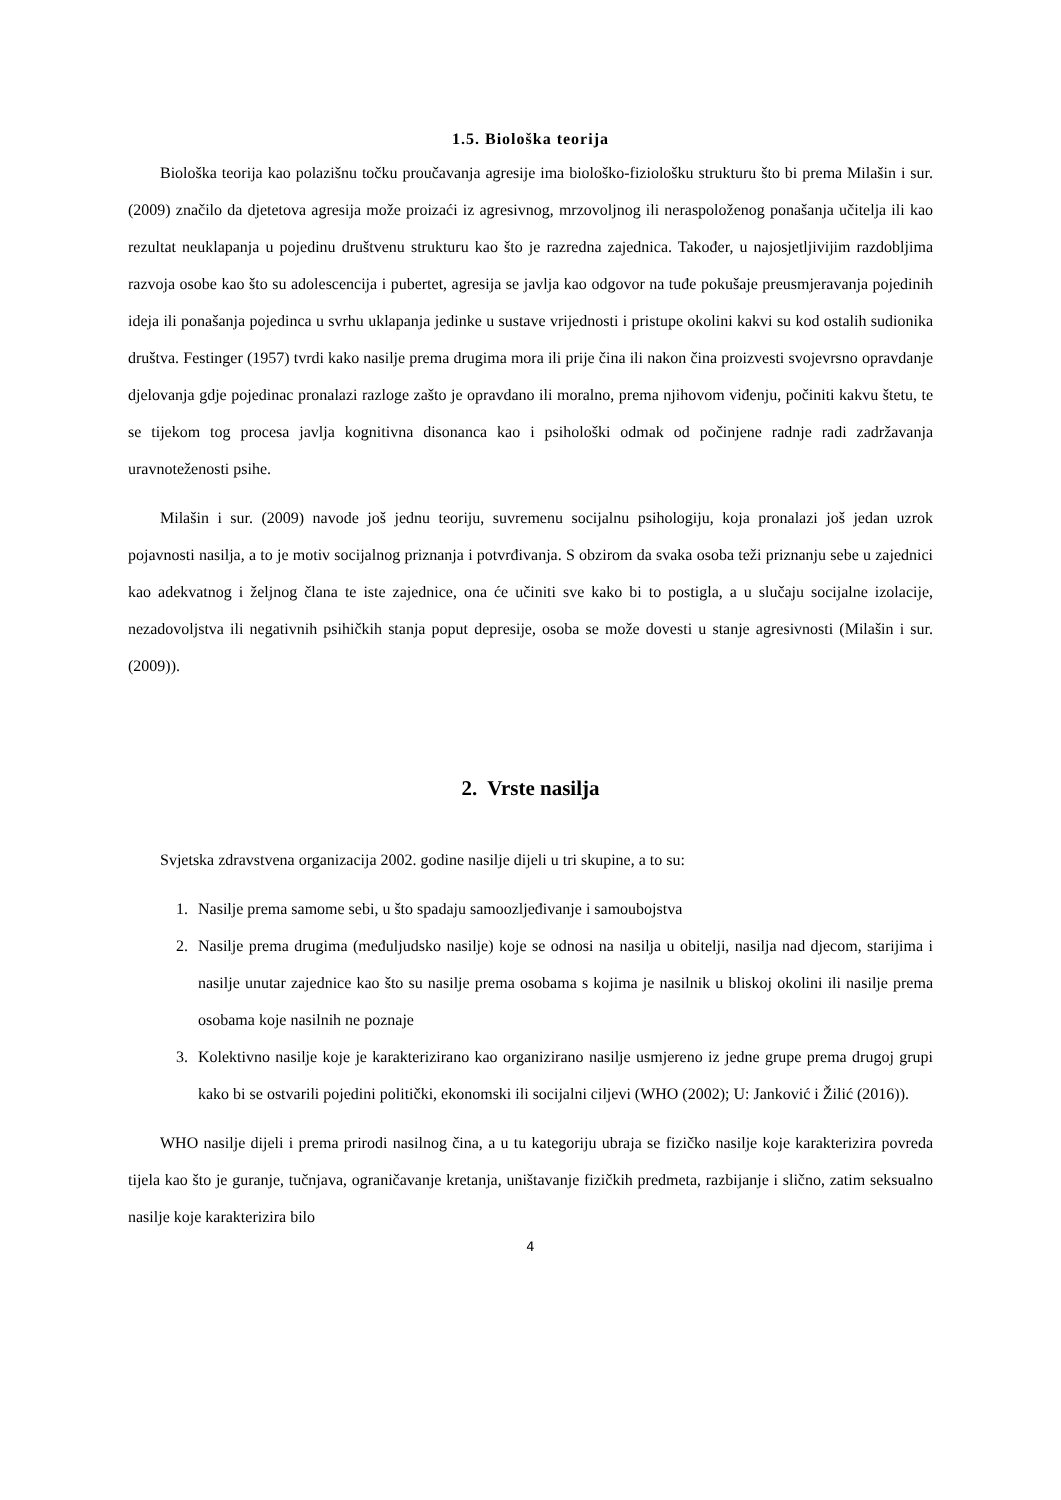1.5. Biološka teorija
Biološka teorija kao polazišnu točku proučavanja agresije ima biološko-fiziološku strukturu što bi prema Milašin i sur. (2009) značilo da djetetova agresija može proizaći iz agresivnog, mrzovoljnog ili neraspoloženog ponašanja učitelja ili kao rezultat neuklapanja u pojedinu društvenu strukturu kao što je razredna zajednica. Također, u najosjetljivijim razdobljima razvoja osobe kao što su adolescencija i pubertet, agresija se javlja kao odgovor na tuđe pokušaje preusmjeravanja pojedinih ideja ili ponašanja pojedinca u svrhu uklapanja jedinke u sustave vrijednosti i pristupe okolini kakvi su kod ostalih sudionika društva. Festinger (1957) tvrdi kako nasilje prema drugima mora ili prije čina ili nakon čina proizvesti svojevrsno opravdanje djelovanja gdje pojedinac pronalazi razloge zašto je opravdano ili moralno, prema njihovom viđenju, počiniti kakvu štetu, te se tijekom tog procesa javlja kognitivna disonanca kao i psihološki odmak od počinjene radnje radi zadržavanja uravnoteženosti psihe.
Milašin i sur. (2009) navode još jednu teoriju, suvremenu socijalnu psihologiju, koja pronalazi još jedan uzrok pojavnosti nasilja, a to je motiv socijalnog priznanja i potvrđivanja. S obzirom da svaka osoba teži priznanju sebe u zajednici kao adekvatnog i željnog člana te iste zajednice, ona će učiniti sve kako bi to postigla, a u slučaju socijalne izolacije, nezadovoljstva ili negativnih psihičkih stanja poput depresije, osoba se može dovesti u stanje agresivnosti (Milašin i sur. (2009)).
2. Vrste nasilja
Svjetska zdravstvena organizacija 2002. godine nasilje dijeli u tri skupine, a to su:
1. Nasilje prema samome sebi, u što spadaju samoozljeđivanje i samoubojstva
2. Nasilje prema drugima (međuljudsko nasilje) koje se odnosi na nasilja u obitelji, nasilja nad djecom, starijima i nasilje unutar zajednice kao što su nasilje prema osobama s kojima je nasilnik u bliskoj okolini ili nasilje prema osobama koje nasilnih ne poznaje
3. Kolektivno nasilje koje je karakterizirano kao organizirano nasilje usmjereno iz jedne grupe prema drugoj grupi kako bi se ostvarili pojedini politički, ekonomski ili socijalni ciljevi (WHO (2002); U: Janković i Žilić (2016)).
WHO nasilje dijeli i prema prirodi nasilnog čina, a u tu kategoriju ubraja se fizičko nasilje koje karakterizira povreda tijela kao što je guranje, tučnjava, ograničavanje kretanja, uništavanje fizičkih predmeta, razbijanje i slično, zatim seksualno nasilje koje karakterizira bilo
4